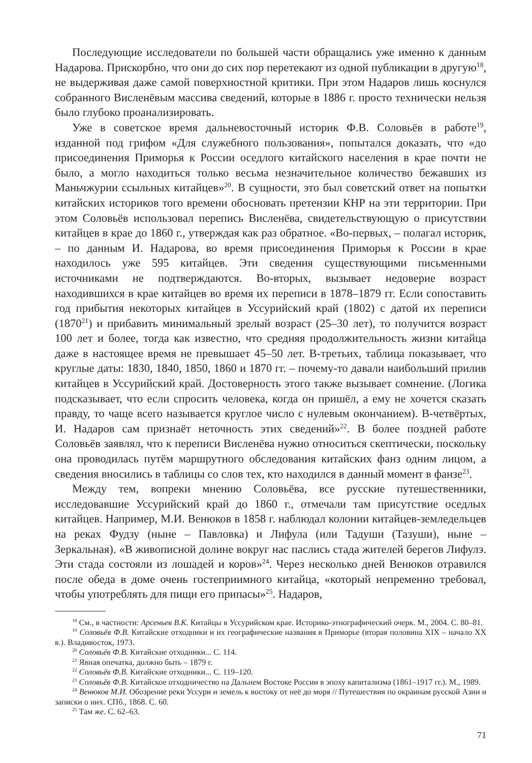Последующие исследователи по большей части обращались уже именно к данным Надарова. Прискорбно, что они до сих пор перетекают из одной публикации в другую<sup>18</sup>, не выдерживая даже самой поверхностной критики. При этом Надаров лишь коснулся собранного Висленёвым массива сведений, которые в 1886 г. просто технически нельзя было глубоко проанализировать.
Уже в советское время дальневосточный историк Ф.В. Соловьёв в работе<sup>19</sup>, изданной под грифом «Для служебного пользования», попытался доказать, что «до присоединения Приморья к России оседлого китайского населения в крае почти не было, а могло находиться только весьма незначительное количество бежавших из Маньчжурии ссыльных китайцев»<sup>20</sup>. В сущности, это был советский ответ на попытки китайских историков того времени обосновать претензии КНР на эти территории. При этом Соловьёв использовал перепись Висленёва, свидетельствующую о присутствии китайцев в крае до 1860 г., утверждая как раз обратное. «Во-первых, – полагал историк, – по данным И. Надарова, во время присоединения Приморья к России в крае находилось уже 595 китайцев. Эти сведения существующими письменными источниками не подтверждаются. Во-вторых, вызывает недоверие возраст находившихся в крае китайцев во время их переписи в 1878–1879 гг. Если сопоставить год прибытия некоторых китайцев в Уссурийский край (1802) с датой их переписи (1870<sup>21</sup>) и прибавить минимальный зрелый возраст (25–30 лет), то получится возраст 100 лет и более, тогда как известно, что средняя продолжительность жизни китайца даже в настоящее время не превышает 45–50 лет. В-третьих, таблица показывает, что круглые даты: 1830, 1840, 1850, 1860 и 1870 гг. – почему-то давали наибольший прилив китайцев в Уссурийский край. Достоверность этого также вызывает сомнение. (Логика подсказывает, что если спросить человека, когда он пришёл, а ему не хочется сказать правду, то чаще всего называется круглое число с нулевым окончанием). В-четвёртых, И. Надаров сам признаёт неточность этих сведений»<sup>22</sup>. В более поздней работе Соловьёв заявлял, что к переписи Висленёва нужно относиться скептически, поскольку она проводилась путём маршрутного обследования китайских фанз одним лицом, а сведения вносились в таблицы со слов тех, кто находился в данный момент в фанзе<sup>23</sup>.
Между тем, вопреки мнению Соловьёва, все русские путешественники, исследовавшие Уссурийский край до 1860 г., отмечали там присутствие оседлых китайцев. Например, М.И. Венюков в 1858 г. наблюдал колонии китайцев-земледельцев на реках Фудзу (ныне – Павловка) и Лифула (или Тадуши (Тазуши), ныне – Зеркальная). «В живописной долине вокруг нас паслись стада жителей берегов Лифулэ. Эти стада состояли из лошадей и коров»<sup>24</sup>. Через несколько дней Венюков отравился после обеда в доме очень гостеприимного китайца, «который непременно требовал, чтобы употреблять для пищи его припасы»<sup>25</sup>. Надаров,
<sup>18</sup> См., в частности: Арсеньев В.К. Китайцы в Уссурийском крае. Историко-этнографический очерк. М., 2004. С. 80–81.
<sup>19</sup> Соловьёв Ф.В. Китайские отходники и их географические названия в Приморье (вторая половина XIX – начало XX в.). Владивосток, 1973.
<sup>20</sup> Соловьёв Ф.В. Китайские отходники... С. 114.
<sup>21</sup> Явная опечатка, должно быть – 1879 г.
<sup>22</sup> Соловьёв Ф.В. Китайские отходники... С. 119–120.
<sup>23</sup> Соловьёв Ф.В. Китайское отходничество на Дальнем Востоке России в эпоху капитализма (1861–1917 гг.). М., 1989.
<sup>24</sup> Венюков М.И. Обозрение реки Уссури и земель к востоку от неё до моря // Путешествия по окраинам русской Азии и записки о них. СПб., 1868. С. 60.
<sup>25</sup> Там же. С. 62–63.
71